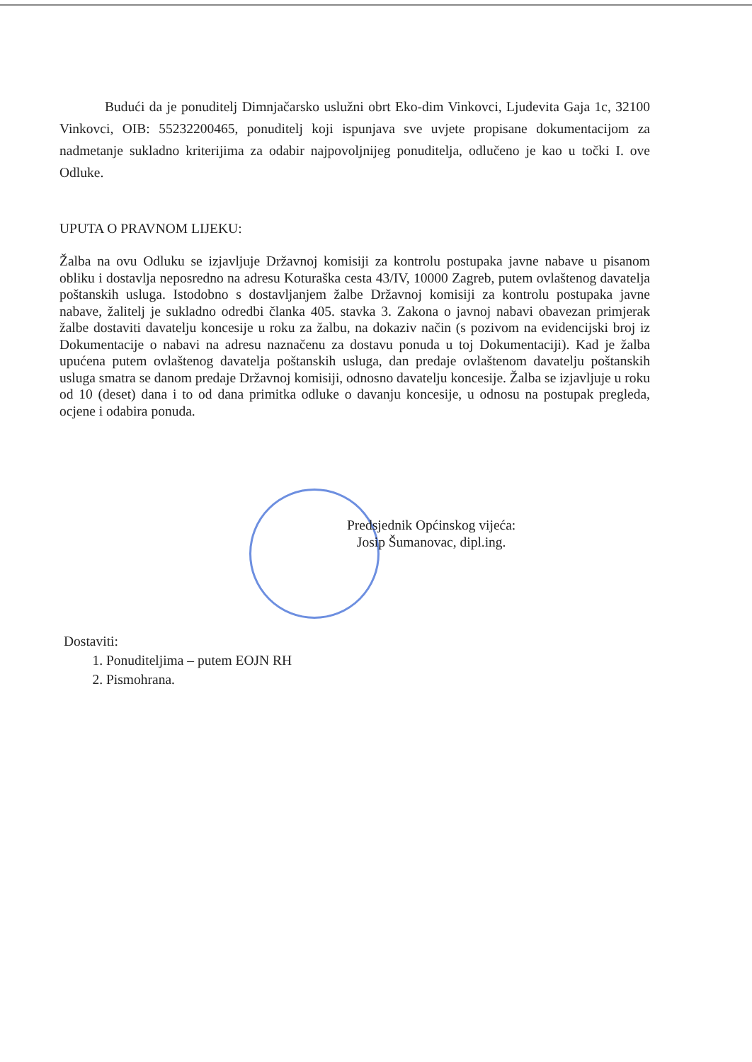Budući da je ponuditelj Dimnjačarsko uslužni obrt Eko-dim Vinkovci, Ljudevita Gaja 1c, 32100 Vinkovci, OIB: 55232200465, ponuditelj koji ispunjava sve uvjete propisane dokumentacijom za nadmetanje sukladno kriterijima za odabir najpovoljnijeg ponuditelja, odlučeno je kao u točki I. ove Odluke.
UPUTA O PRAVNOM LIJEKU:
Žalba na ovu Odluku se izjavljuje Državnoj komisiji za kontrolu postupaka javne nabave u pisanom obliku i dostavlja neposredno na adresu Koturaška cesta 43/IV, 10000 Zagreb, putem ovlaštenog davatelja poštanskih usluga. Istodobno s dostavljanjem žalbe Državnoj komisiji za kontrolu postupaka javne nabave, žalitelj je sukladno odredbi članka 405. stavka 3. Zakona o javnoj nabavi obavezan primjerak žalbe dostaviti davatelju koncesije u roku za žalbu, na dokaziv način (s pozivom na evidencijski broj iz Dokumentacije o nabavi na adresu naznačenu za dostavu ponuda u toj Dokumentaciji). Kad je žalba upućena putem ovlaštenog davatelja poštanskih usluga, dan predaje ovlaštenom davatelju poštanskih usluga smatra se danom predaje Državnoj komisiji, odnosno davatelju koncesije. Žalba se izjavljuje u roku od 10 (deset) dana i to od dana primitka odluke o davanju koncesije, u odnosu na postupak pregleda, ocjene i odabira ponuda.
Predsjednik Općinskog vijeća:
Josip Šumanovac, dipl.ing.
Dostaviti:
1. Ponuditeljima – putem EOJN RH
2. Pismohrana.